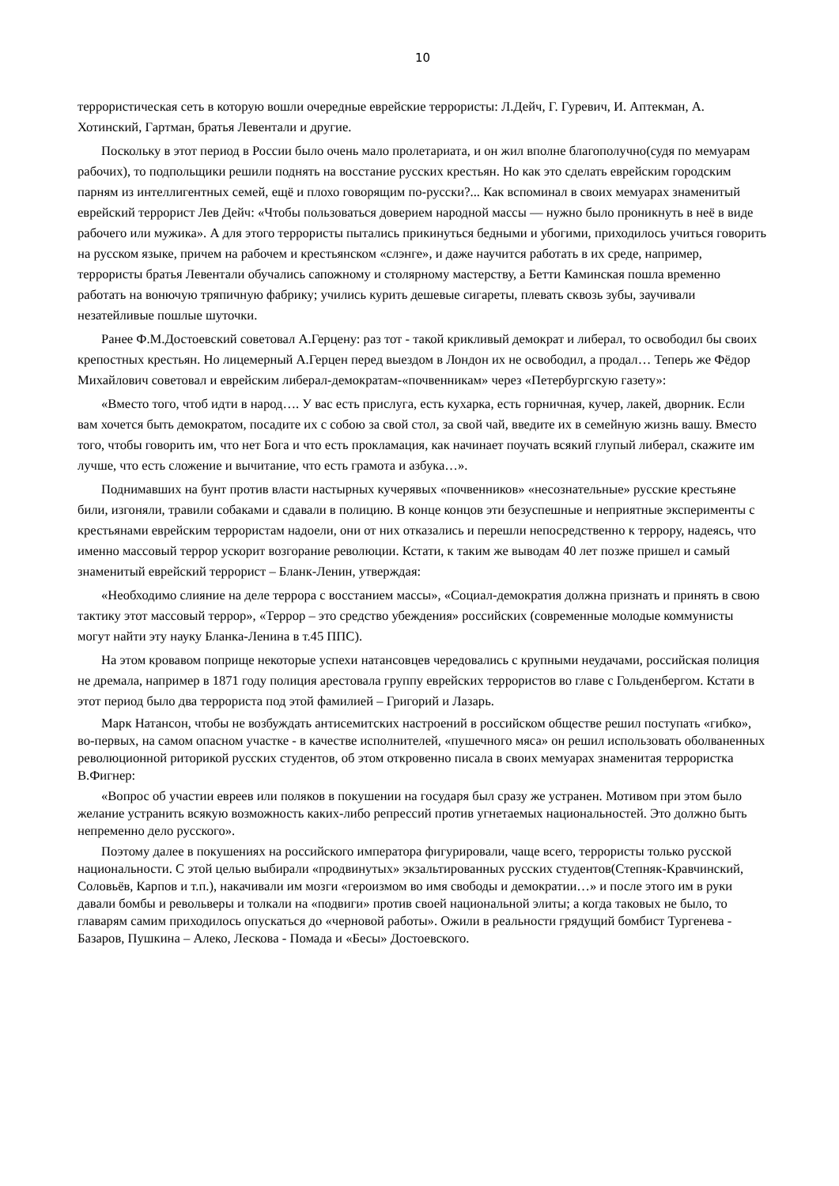10
террористическая сеть в которую вошли очередные еврейские террористы: Л.Дейч, Г. Гуревич, И. Аптекман, А. Хотинский, Гартман, братья Левентали и другие.
Поскольку в этот период в России было очень мало пролетариата, и он жил вполне благополучно(судя по мемуарам рабочих), то подпольщики решили поднять на восстание русских крестьян. Но как это сделать еврейским городским парням из интеллигентных семей, ещё и плохо говорящим по-русски?... Как вспоминал в своих мемуарах знаменитый еврейский террорист Лев Дейч: «Чтобы пользоваться доверием народной массы — нужно было проникнуть в неё в виде рабочего или мужика». А для этого террористы пытались прикинуться бедными и убогими, приходилось учиться говорить на русском языке, причем на рабочем и крестьянском «слэнге», и даже научится работать в их среде, например, террористы братья Левентали обучались сапожному и столярному мастерству, а Бетти Каминская пошла временно работать на вонючую тряпичную фабрику; учились курить дешевые сигареты, плевать сквозь зубы, заучивали незатейливые пошлые шуточки.
Ранее Ф.М.Достоевский советовал А.Герцену: раз тот - такой крикливый демократ и либерал, то освободил бы своих крепостных крестьян. Но лицемерный А.Герцен перед выездом в Лондон их не освободил, а продал… Теперь же Фёдор Михайлович советовал и еврейским либерал-демократам-«почвенникам» через «Петербургскую газету»:
«Вместо того, чтоб идти в народ…. У вас есть прислуга, есть кухарка, есть горничная, кучер, лакей, дворник. Если вам хочется быть демократом, посадите их с собою за свой стол, за свой чай, введите их в семейную жизнь вашу. Вместо того, чтобы говорить им, что нет Бога и что есть прокламация, как начинает поучать всякий глупый либерал, скажите им лучше, что есть сложение и вычитание, что есть грамота и азбука…».
Поднимавших на бунт против власти настырных кучерявых «почвенников» «несознательные» русские крестьяне били, изгоняли, травили собаками и сдавали в полицию. В конце концов эти безуспешные и неприятные эксперименты с крестьянами еврейским террористам надоели, они от них отказались и перешли непосредственно к террору, надеясь, что именно массовый террор ускорит возгорание революции. Кстати, к таким же выводам 40 лет позже пришел и самый знаменитый еврейский террорист – Бланк-Ленин, утверждая:
«Необходимо слияние на деле террора с восстанием массы», «Социал-демократия должна признать и принять в свою тактику этот массовый террор», «Террор – это средство убеждения» российских (современные молодые коммунисты могут найти эту науку Бланка-Ленина в т.45 ППС).
На этом кровавом поприще некоторые успехи натансовцев чередовались с крупными неудачами, российская полиция не дремала, например в 1871 году полиция арестовала группу еврейских террористов во главе с Гольденбергом. Кстати в этот период было два террориста под этой фамилией – Григорий и Лазарь.
Марк Натансон, чтобы не возбуждать антисемитских настроений в российском обществе решил поступать «гибко», во-первых, на самом опасном участке - в качестве исполнителей, «пушечного мяса» он решил использовать оболваненных революционной риторикой русских студентов, об этом откровенно писала в своих мемуарах знаменитая террористка В.Фигнер:
«Вопрос об участии евреев или поляков в покушении на государя был сразу же устранен. Мотивом при этом было желание устранить всякую возможность каких-либо репрессий против угнетаемых национальностей. Это должно быть непременно дело русского».
Поэтому далее в покушениях на российского императора фигурировали, чаще всего, террористы только русской национальности. С этой целью выбирали «продвинутых» экзальтированных русских студентов(Степняк-Кравчинский, Соловьёв, Карпов и т.п.), накачивали им мозги «героизмом во имя свободы и демократии…» и после этого им в руки давали бомбы и револьверы и толкали на «подвиги» против своей национальной элиты; а когда таковых не было, то главарям самим приходилось опускаться до «черновой работы». Ожили в реальности грядущий бомбист Тургенева - Базаров, Пушкина – Алеко, Лескова - Помада и «Бесы» Достоевского.